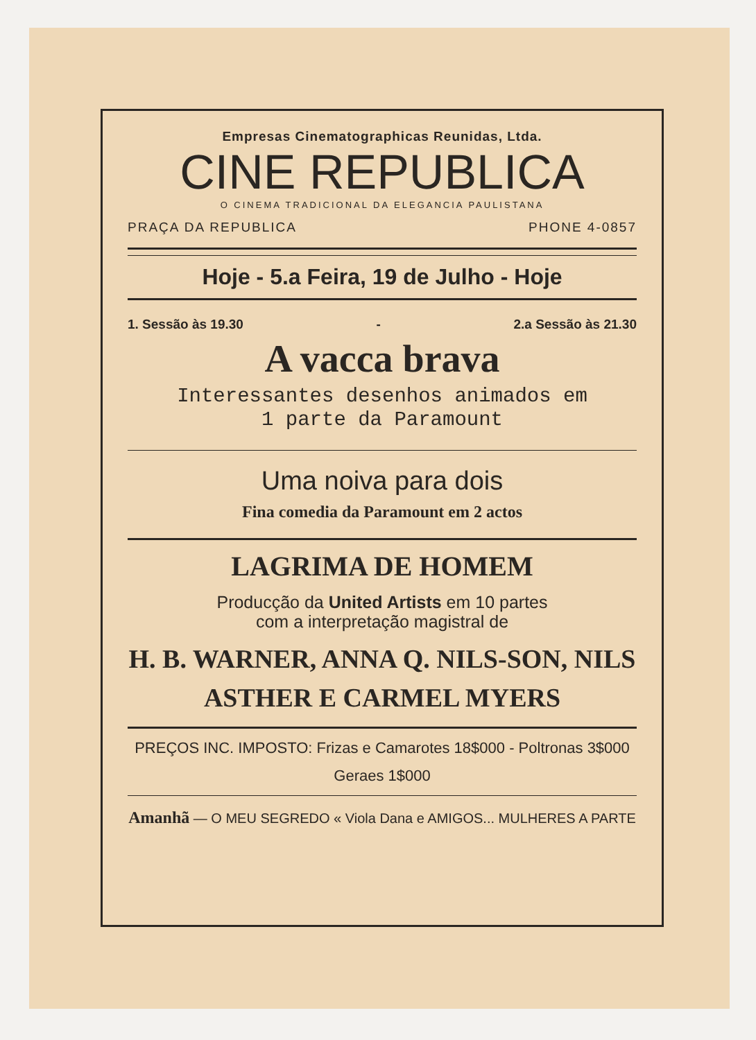Empresas Cinematographicas Reunidas, Ltda.
CINE REPUBLICA
O CINEMA TRADICIONAL DA ELEGANCIA PAULISTANA
PRAÇA DA REPUBLICA PHONE 4-0857
Hoje - 5.a Feira, 19 de Julho - Hoje
1. Sessão às 19.30 - 2.a Sessão às 21.30
A vacca brava
Interessantes desenhos animados em
1 parte da Paramount
Uma noiva para dois
Fina comedia da Paramount em 2 actos
LAGRIMA DE HOMEM
Producção da United Artists em 10 partes
com a interpretação magistral de
H. B. WARNER, ANNA Q. NILS-SON, NILS ASTHER E CARMEL MYERS
PREÇOS INC. IMPOSTO: Frizas e Camarotes 18$000 - Poltronas 3$000
Geraes 1$000
Amanhã — O MEU SEGREDO « Viola Dana e AMIGOS... MULHERES A PARTE